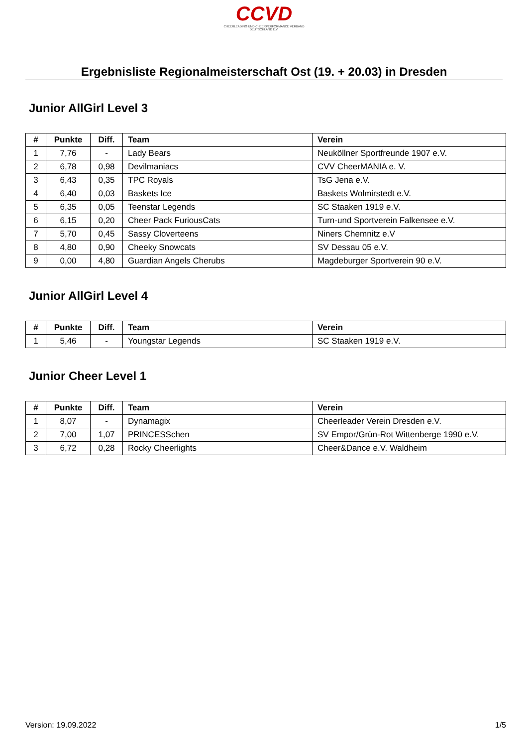CCVD
CHEERLEADING UND CHEERPERFORMANCE VERBAND DEUTSCHLAND E.V.
Ergebnisliste Regionalmeisterschaft Ost (19. + 20.03) in Dresden
Junior AllGirl Level 3
| # | Punkte | Diff. | Team | Verein |
| --- | --- | --- | --- | --- |
| 1 | 7,76 | - | Lady Bears | Neuköllner Sportfreunde 1907 e.V. |
| 2 | 6,78 | 0,98 | Devilmaniacs | CVV CheerMANIA e. V. |
| 3 | 6,43 | 0,35 | TPC Royals | TsG Jena e.V. |
| 4 | 6,40 | 0,03 | Baskets Ice | Baskets Wolmirstedt e.V. |
| 5 | 6,35 | 0,05 | Teenstar Legends | SC Staaken 1919 e.V. |
| 6 | 6,15 | 0,20 | Cheer Pack FuriousCats | Turn-und Sportverein Falkensee e.V. |
| 7 | 5,70 | 0,45 | Sassy Cloverteens | Niners Chemnitz e.V |
| 8 | 4,80 | 0,90 | Cheeky Snowcats | SV Dessau 05 e.V. |
| 9 | 0,00 | 4,80 | Guardian Angels Cherubs | Magdeburger Sportverein 90 e.V. |
Junior AllGirl Level 4
| # | Punkte | Diff. | Team | Verein |
| --- | --- | --- | --- | --- |
| 1 | 5,46 | - | Youngstar Legends | SC Staaken 1919 e.V. |
Junior Cheer Level 1
| # | Punkte | Diff. | Team | Verein |
| --- | --- | --- | --- | --- |
| 1 | 8,07 | - | Dynamagix | Cheerleader Verein Dresden e.V. |
| 2 | 7,00 | 1,07 | PRINCESSchen | SV Empor/Grün-Rot Wittenberge 1990 e.V. |
| 3 | 6,72 | 0,28 | Rocky Cheerlights | Cheer&Dance e.V. Waldheim |
Version: 19.09.2022 1/5